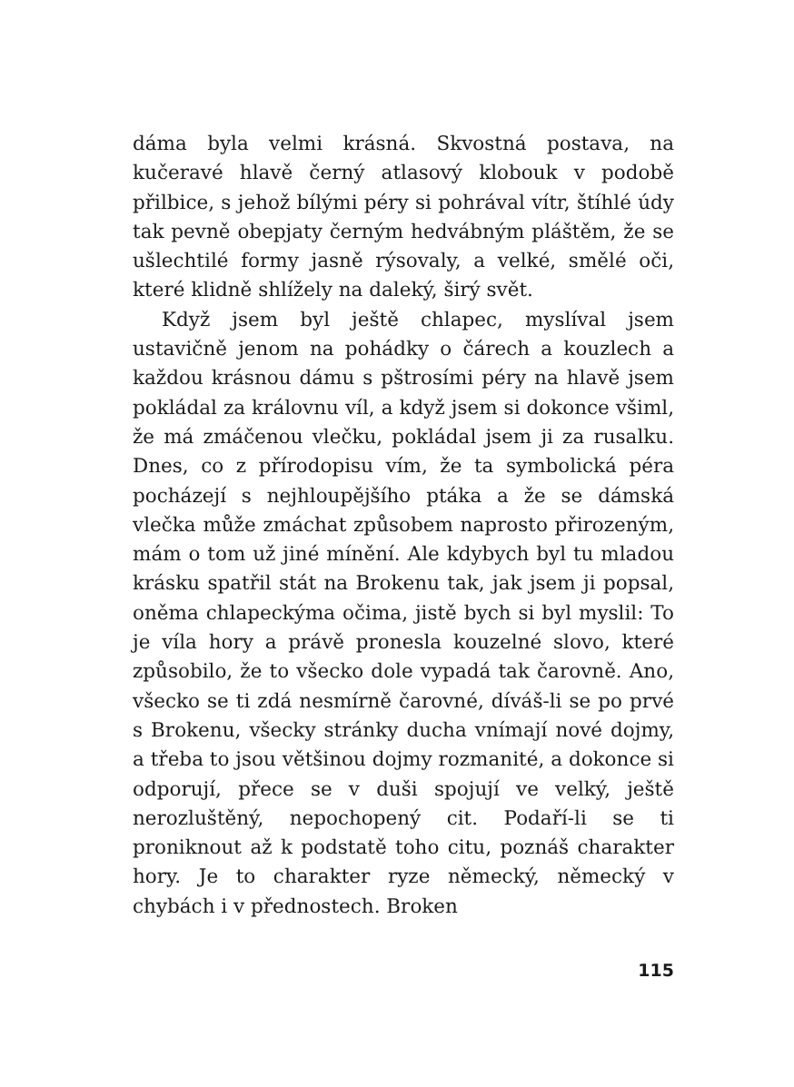dáma byla velmi krásná. Skvostná postava, na kučeravé hlavě černý atlasový klobouk v podobě přilbice, s jehož bílými péry si pohrával vítr, štíhlé údy tak pevně obepjaty černým hedvábným pláštěm, že se ušlechtilé formy jasně rýsovaly, a velké, smělé oči, které klidně shlížely na daleký, širý svět.
Když jsem byl ještě chlapec, myslíval jsem ustavičně jenom na pohádky o čárech a kouzlech a každou krásnou dámu s pštrosími péry na hlavě jsem pokládal za královnu víl, a když jsem si dokonce všiml, že má zmáčenou vlečku, pokládal jsem ji za rusalku. Dnes, co z přírodopisu vím, že ta symbolická péra pocházejí s nejhloupějšího ptáka a že se dámská vlečka může zmáchat způsobem naprosto přirozeným, mám o tom už jiné mínění. Ale kdybych byl tu mladou krásku spatřil stát na Brokenu tak, jak jsem ji popsal, oněma chlapeckýma očima, jistě bych si byl myslil: To je víla hory a právě pronesla kouzelné slovo, které způsobilo, že to všecko dole vypadá tak čarovně. Ano, všecko se ti zdá nesmírně čarovné, díváš-li se po prvé s Brokenu, všecky stránky ducha vnímají nové dojmy, a třeba to jsou většinou dojmy rozmanité, a dokonce si odporují, přece se v duši spojují ve velký, ještě nerozluštěný, nepochopený cit. Podaří-li se ti proniknout až k podstatě toho citu, poznáš charakter hory. Je to charakter ryze německý, německý v chybách i v přednostech. Broken
115